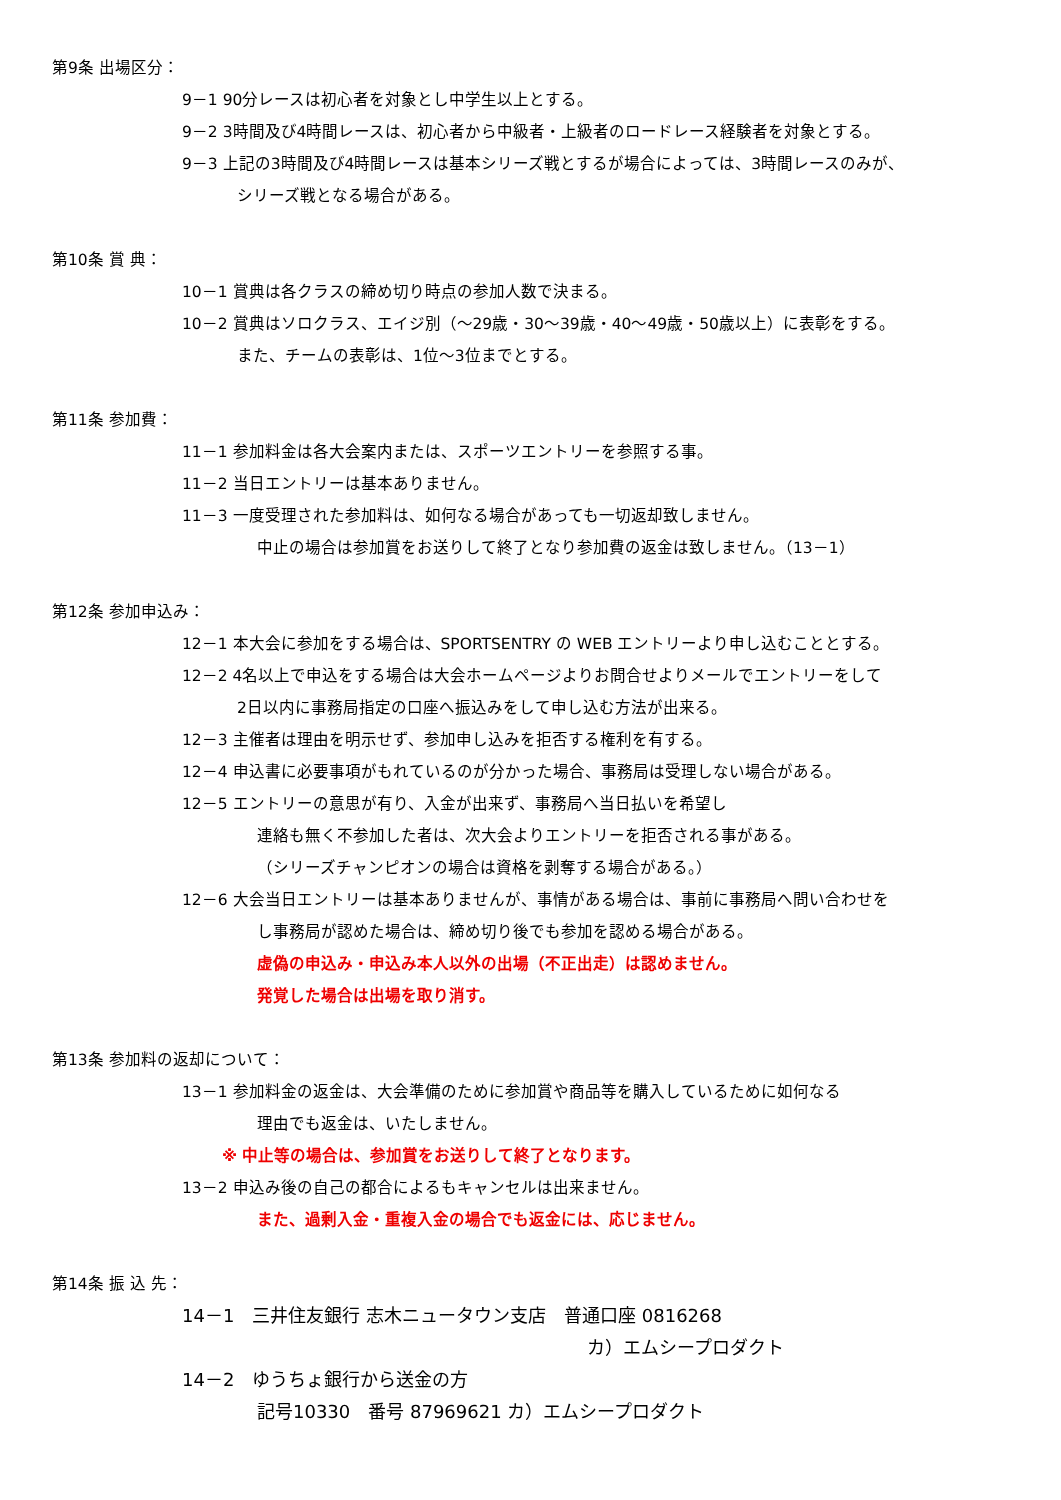第9条 出場区分：
9－1 90分レースは初心者を対象とし中学生以上とする。
9－2 3時間及び4時間レースは、初心者から中級者・上級者のロードレース経験者を対象とする。
9－3 上記の3時間及び4時間レースは基本シリーズ戦とするが場合によっては、3時間レースのみが、
シリーズ戦となる場合がある。
第10条 賞 典：
10－1 賞典は各クラスの締め切り時点の参加人数で決まる。
10－2 賞典はソロクラス、エイジ別（～29歳・30～39歳・40～49歳・50歳以上）に表彰をする。
また、チームの表彰は、1位～3位までとする。
第11条 参加費：
11－1 参加料金は各大会案内または、スポーツエントリーを参照する事。
11－2 当日エントリーは基本ありません。
11－3 一度受理された参加料は、如何なる場合があっても一切返却致しません。
中止の場合は参加賞をお送りして終了となり参加費の返金は致しません。（13－1）
第12条 参加申込み：
12－1 本大会に参加をする場合は、SPORTSENTRY の WEB エントリーより申し込むこととする。
12－2 4名以上で申込をする場合は大会ホームページよりお問合せよりメールでエントリーをして
2日以内に事務局指定の口座へ振込みをして申し込む方法が出来る。
12－3 主催者は理由を明示せず、参加申し込みを拒否する権利を有する。
12－4 申込書に必要事項がもれているのが分かった場合、事務局は受理しない場合がある。
12－5 エントリーの意思が有り、入金が出来ず、事務局へ当日払いを希望し
連絡も無く不参加した者は、次大会よりエントリーを拒否される事がある。
（シリーズチャンピオンの場合は資格を剥奪する場合がある。）
12－6 大会当日エントリーは基本ありませんが、事情がある場合は、事前に事務局へ問い合わせを
し事務局が認めた場合は、締め切り後でも参加を認める場合がある。
虚偽の申込み・申込み本人以外の出場（不正出走）は認めません。
発覚した場合は出場を取り消す。
第13条 参加料の返却について：
13－1 参加料金の返金は、大会準備のために参加賞や商品等を購入しているために如何なる
理由でも返金は、いたしません。
※ 中止等の場合は、参加賞をお送りして終了となります。
13－2 申込み後の自己の都合によるもキャンセルは出来ません。
また、過剰入金・重複入金の場合でも返金には、応じません。
第14条 振 込 先：
14－1　三井住友銀行 志木ニュータウン支店　普通口座 0816268
カ）エムシープロダクト
14－2　ゆうちょ銀行から送金の方
記号10330　番号 87969621 カ）エムシープロダクト